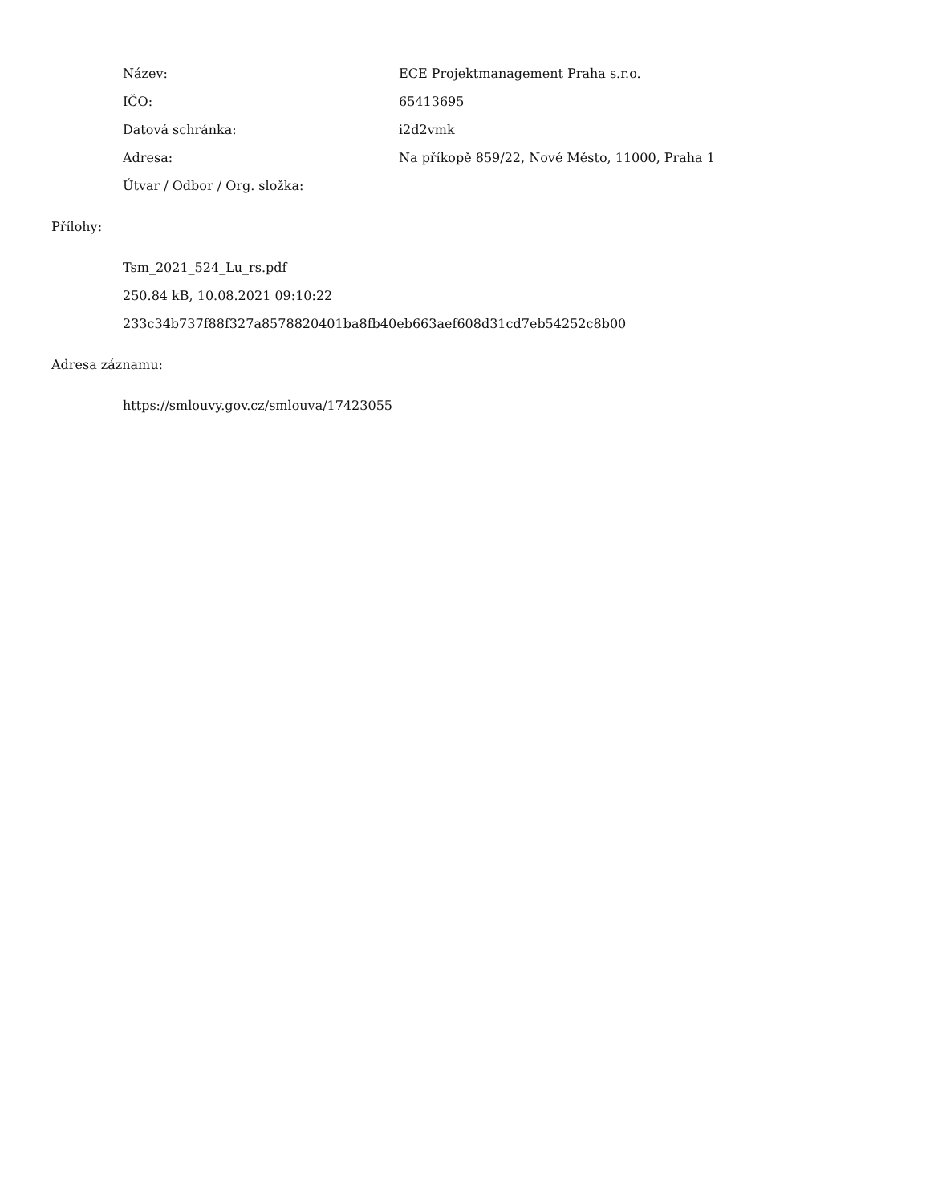Název: ECE Projektmanagement Praha s.r.o.
IČO: 65413695
Datová schránka: i2d2vmk
Adresa: Na příkopě 859/22, Nové Město, 11000, Praha 1
Útvar / Odbor / Org. složka:
Přílohy:
Tsm_2021_524_Lu_rs.pdf
250.84 kB, 10.08.2021 09:10:22
233c34b737f88f327a8578820401ba8fb40eb663aef608d31cd7eb54252c8b00
Adresa záznamu:
https://smlouvy.gov.cz/smlouva/17423055